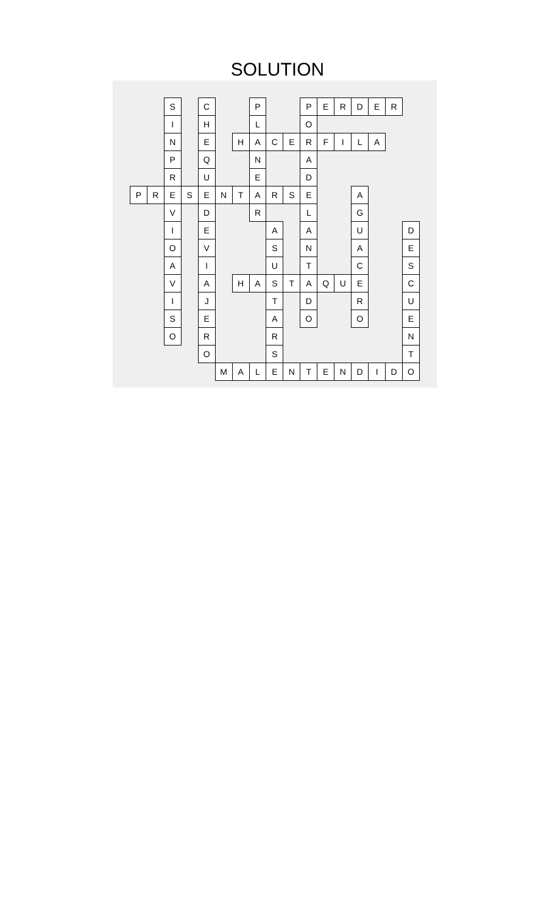SOLUTION
| | | S | | C | | | P | | | P | E | R | D | E | R | |
| | | I | | H | | | L | | | O | | | | | | |
| | | N | | E | | H | A | C | E | R | F | I | L | A | | |
| | | P | | Q | | | N | | | A | | | | | | |
| | | R | | U | | | E | | | D | | | | | | |
| P | R | E | S | E | N | T | A | R | S | E | | | A | | | |
| | | V | | D | | | R | | | L | | | G | | | |
| | | I | | E | | | | A | | A | | | U | | | D |
| | | O | | V | | | | S | | N | | | A | | | E |
| | | A | | I | | | | U | | T | | | C | | | S |
| | | V | | A | | H | A | S | T | A | Q | U | E | | | C |
| | | I | | J | | | | T | | D | | | R | | | U |
| | | S | | E | | | | A | | O | | | O | | | E |
| | | O | | R | | | | R | | | | | | | | N |
| | | | | O | | | | S | | | | | | | | T |
| | | | | | M | A | L | E | N | T | E | N | D | I | D | O |